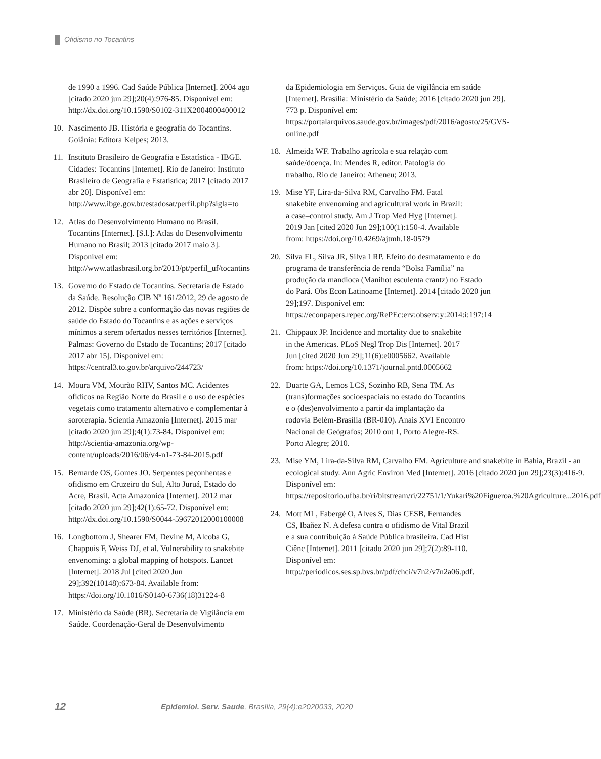Ofidismo no Tocantins
de 1990 a 1996. Cad Saúde Pública [Internet]. 2004 ago [citado 2020 jun 29];20(4):976-85. Disponível em: http://dx.doi.org/10.1590/S0102-311X2004000400012
10. Nascimento JB. História e geografia do Tocantins. Goiânia: Editora Kelpes; 2013.
11. Instituto Brasileiro de Geografia e Estatística - IBGE. Cidades: Tocantins [Internet]. Rio de Janeiro: Instituto Brasileiro de Geografia e Estatística; 2017 [citado 2017 abr 20]. Disponível em: http://www.ibge.gov.br/estadosat/perfil.php?sigla=to
12. Atlas do Desenvolvimento Humano no Brasil. Tocantins [Internet]. [S.l.]: Atlas do Desenvolvimento Humano no Brasil; 2013 [citado 2017 maio 3]. Disponível em: http://www.atlasbrasil.org.br/2013/pt/perfil_uf/tocantins
13. Governo do Estado de Tocantins. Secretaria de Estado da Saúde. Resolução CIB Nº 161/2012, 29 de agosto de 2012. Dispõe sobre a conformação das novas regiões de saúde do Estado do Tocantins e as ações e serviços mínimos a serem ofertados nesses territórios [Internet]. Palmas: Governo do Estado de Tocantins; 2017 [citado 2017 abr 15]. Disponível em: https://central3.to.gov.br/arquivo/244723/
14. Moura VM, Mourão RHV, Santos MC. Acidentes ofídicos na Região Norte do Brasil e o uso de espécies vegetais como tratamento alternativo e complementar à soroterapia. Scientia Amazonia [Internet]. 2015 mar [citado 2020 jun 29];4(1):73-84. Disponível em: http://scientia-amazonia.org/wp-content/uploads/2016/06/v4-n1-73-84-2015.pdf
15. Bernarde OS, Gomes JO. Serpentes peçonhentas e ofidismo em Cruzeiro do Sul, Alto Juruá, Estado do Acre, Brasil. Acta Amazonica [Internet]. 2012 mar [citado 2020 jun 29];42(1):65-72. Disponível em: http://dx.doi.org/10.1590/S0044-59672012000100008
16. Longbottom J, Shearer FM, Devine M, Alcoba G, Chappuis F, Weiss DJ, et al. Vulnerability to snakebite envenoming: a global mapping of hotspots. Lancet [Internet]. 2018 Jul [cited 2020 Jun 29];392(10148):673-84. Available from: https://doi.org/10.1016/S0140-6736(18)31224-8
17. Ministério da Saúde (BR). Secretaria de Vigilância em Saúde. Coordenação-Geral de Desenvolvimento
da Epidemiologia em Serviços. Guia de vigilância em saúde [Internet]. Brasília: Ministério da Saúde; 2016 [citado 2020 jun 29]. 773 p. Disponível em: https://portalarquivos.saude.gov.br/images/pdf/2016/agosto/25/GVS-online.pdf
18. Almeida WF. Trabalho agrícola e sua relação com saúde/doença. In: Mendes R, editor. Patologia do trabalho. Rio de Janeiro: Atheneu; 2013.
19. Mise YF, Lira-da-Silva RM, Carvalho FM. Fatal snakebite envenoming and agricultural work in Brazil: a case–control study. Am J Trop Med Hyg [Internet]. 2019 Jan [cited 2020 Jun 29];100(1):150-4. Available from: https://doi.org/10.4269/ajtmh.18-0579
20. Silva FL, Silva JR, Silva LRP. Efeito do desmatamento e do programa de transferência de renda “Bolsa Família” na produção da mandioca (Manihot esculenta crantz) no Estado do Pará. Obs Econ Latinoame [Internet]. 2014 [citado 2020 jun 29];197. Disponível em: https://econpapers.repec.org/RePEc:erv:observ:y:2014:i:197:14
21. Chippaux JP. Incidence and mortality due to snakebite in the Americas. PLoS Negl Trop Dis [Internet]. 2017 Jun [cited 2020 Jun 29];11(6):e0005662. Available from: https://doi.org/10.1371/journal.pntd.0005662
22. Duarte GA, Lemos LCS, Sozinho RB, Sena TM. As (trans)formações socioespaciais no estado do Tocantins e o (des)envolvimento a partir da implantação da rodovia Belém-Brasília (BR-010). Anais XVI Encontro Nacional de Geógrafos; 2010 out 1, Porto Alegre-RS. Porto Alegre; 2010.
23. Mise YM, Lira-da-Silva RM, Carvalho FM. Agriculture and snakebite in Bahia, Brazil - an ecological study. Ann Agric Environ Med [Internet]. 2016 [citado 2020 jun 29];23(3):416-9. Disponível em: https://repositorio.ufba.br/ri/bitstream/ri/22751/1/Yukari%20Figueroa.%20Agriculture...2016.pdf
24. Mott ML, Fabergé O, Alves S, Dias CESB, Fernandes CS, Ibañez N. A defesa contra o ofidismo de Vital Brazil e a sua contribuição à Saúde Pública brasileira. Cad Hist Ciênc [Internet]. 2011 [citado 2020 jun 29];7(2):89-110. Disponível em: http://periodicos.ses.sp.bvs.br/pdf/chci/v7n2/v7n2a06.pdf.
12 Epidemiol. Serv. Saude, Brasília, 29(4):e2020033, 2020